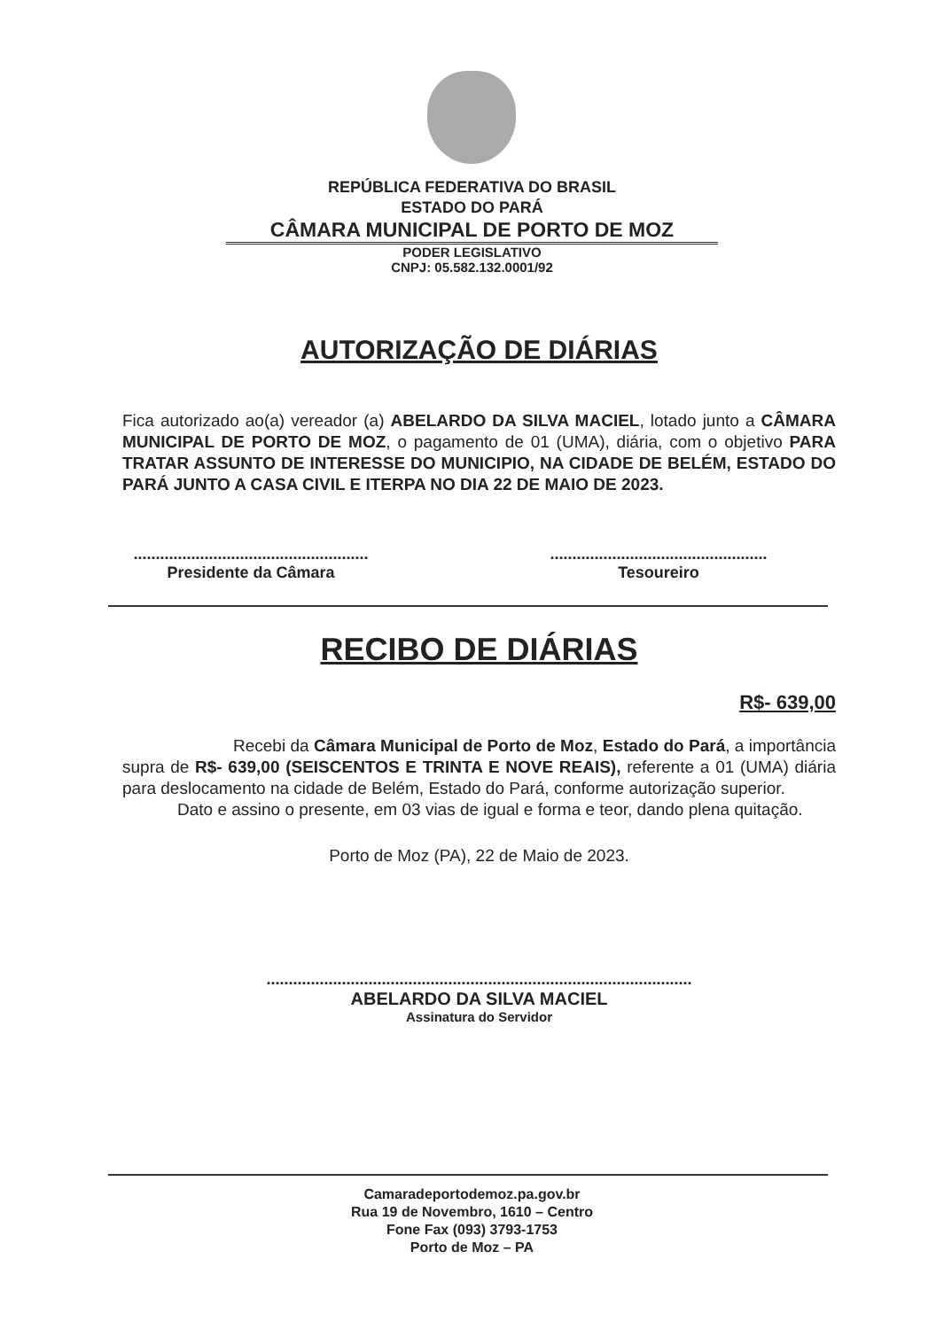REPÚBLICA FEDERATIVA DO BRASIL
ESTADO DO PARÁ
CÂMARA MUNICIPAL DE PORTO DE MOZ
PODER LEGISLATIVO
CNPJ: 05.582.132.0001/92
AUTORIZAÇÃO DE DIÁRIAS
Fica autorizado ao(a) vereador (a) ABELARDO DA SILVA MACIEL, lotado junto a CÂMARA MUNICIPAL DE PORTO DE MOZ, o pagamento de 01 (UMA), diária, com o objetivo PARA TRATAR ASSUNTO DE INTERESSE DO MUNICIPIO, NA CIDADE DE BELÉM, ESTADO DO PARÁ JUNTO A CASA CIVIL E ITERPA NO DIA 22 DE MAIO DE 2023.
.....................................................
Presidente da Câmara
.................................................
Tesoureiro
RECIBO DE DIÁRIAS
R$- 639,00
Recebi da Câmara Municipal de Porto de Moz, Estado do Pará, a importância supra de R$- 639,00 (SEISCENTOS E TRINTA E NOVE REAIS), referente a 01 (UMA) diária para deslocamento na cidade de Belém, Estado do Pará, conforme autorização superior.
Dato e assino o presente, em 03 vias de igual e forma e teor, dando plena quitação.
Porto de Moz (PA), 22 de Maio de 2023.
................................................................................................
ABELARDO DA SILVA MACIEL
Assinatura do Servidor
Camaradeportodemoz.pa.gov.br
Rua 19 de Novembro, 1610 – Centro
Fone Fax (093) 3793-1753
Porto de Moz – PA